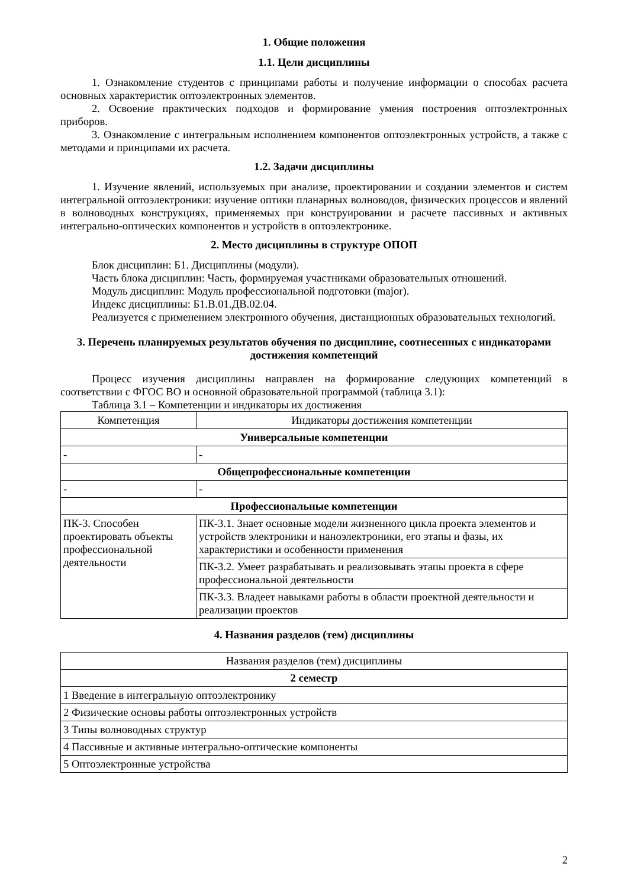1. Общие положения
1.1. Цели дисциплины
1. Ознакомление студентов с принципами работы и получение информации о способах расчета основных характеристик оптоэлектронных элементов.
2. Освоение практических подходов и формирование умения построения оптоэлектронных приборов.
3. Ознакомление с интегральным исполнением компонентов оптоэлектронных устройств, а также с методами и принципами их расчета.
1.2. Задачи дисциплины
1. Изучение явлений, используемых при анализе, проектировании и создании элементов и систем интегральной оптоэлектроники: изучение оптики планарных волноводов, физических процессов и явлений в волноводных конструкциях, применяемых при конструировании и расчете пассивных и активных интегрально-оптических компонентов и устройств в оптоэлектронике.
2. Место дисциплины в структуре ОПОП
Блок дисциплин: Б1. Дисциплины (модули).
Часть блока дисциплин: Часть, формируемая участниками образовательных отношений.
Модуль дисциплин: Модуль профессиональной подготовки (major).
Индекс дисциплины: Б1.В.01.ДВ.02.04.
Реализуется с применением электронного обучения, дистанционных образовательных технологий.
3. Перечень планируемых результатов обучения по дисциплине, соотнесенных с индикаторами достижения компетенций
Процесс изучения дисциплины направлен на формирование следующих компетенций в соответствии с ФГОС ВО и основной образовательной программой (таблица 3.1):
Таблица 3.1 – Компетенции и индикаторы их достижения
| Компетенция | Индикаторы достижения компетенции |
| --- | --- |
| Универсальные компетенции | |
| - | - |
| Общепрофессиональные компетенции | |
| - | - |
| Профессиональные компетенции | |
| ПК-3. Способен проектировать объекты профессиональной деятельности | ПК-3.1. Знает основные модели жизненного цикла проекта элементов и устройств электроники и наноэлектроники, его этапы и фазы, их характеристики и особенности применения |
| | ПК-3.2. Умеет разрабатывать и реализовывать этапы проекта в сфере профессиональной деятельности |
| | ПК-3.3. Владеет навыками работы в области проектной деятельности и реализации проектов |
4. Названия разделов (тем) дисциплины
| Названия разделов (тем) дисциплины |
| --- |
| 2 семестр |
| 1 Введение в интегральную оптоэлектронику |
| 2 Физические основы работы оптоэлектронных устройств |
| 3 Типы волноводных структур |
| 4 Пассивные и активные интегрально-оптические компоненты |
| 5 Оптоэлектронные устройства |
2